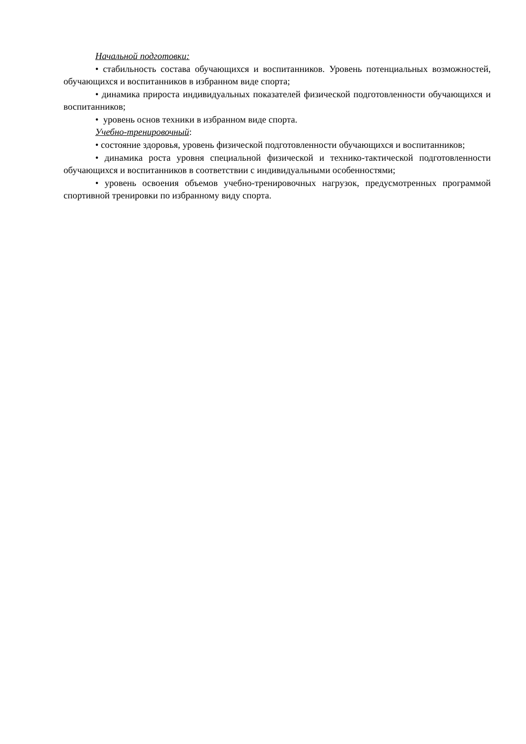Начальной подготовки:
• стабильность состава обучающихся и воспитанников. Уровень потенциальных возможностей, обучающихся и воспитанников в избранном виде спорта;
• динамика прироста индивидуальных показателей физической подготовленности обучающихся и воспитанников;
• уровень основ техники в избранном виде спорта.
Учебно-тренировочный:
• состояние здоровья, уровень физической подготовленности обучающихся и воспитанников;
• динамика роста уровня специальной физической и технико-тактической подготовленности обучающихся и воспитанников в соответствии с индивидуальными особенностями;
• уровень освоения объемов учебно-тренировочных нагрузок, предусмотренных программой спортивной тренировки по избранному виду спорта.